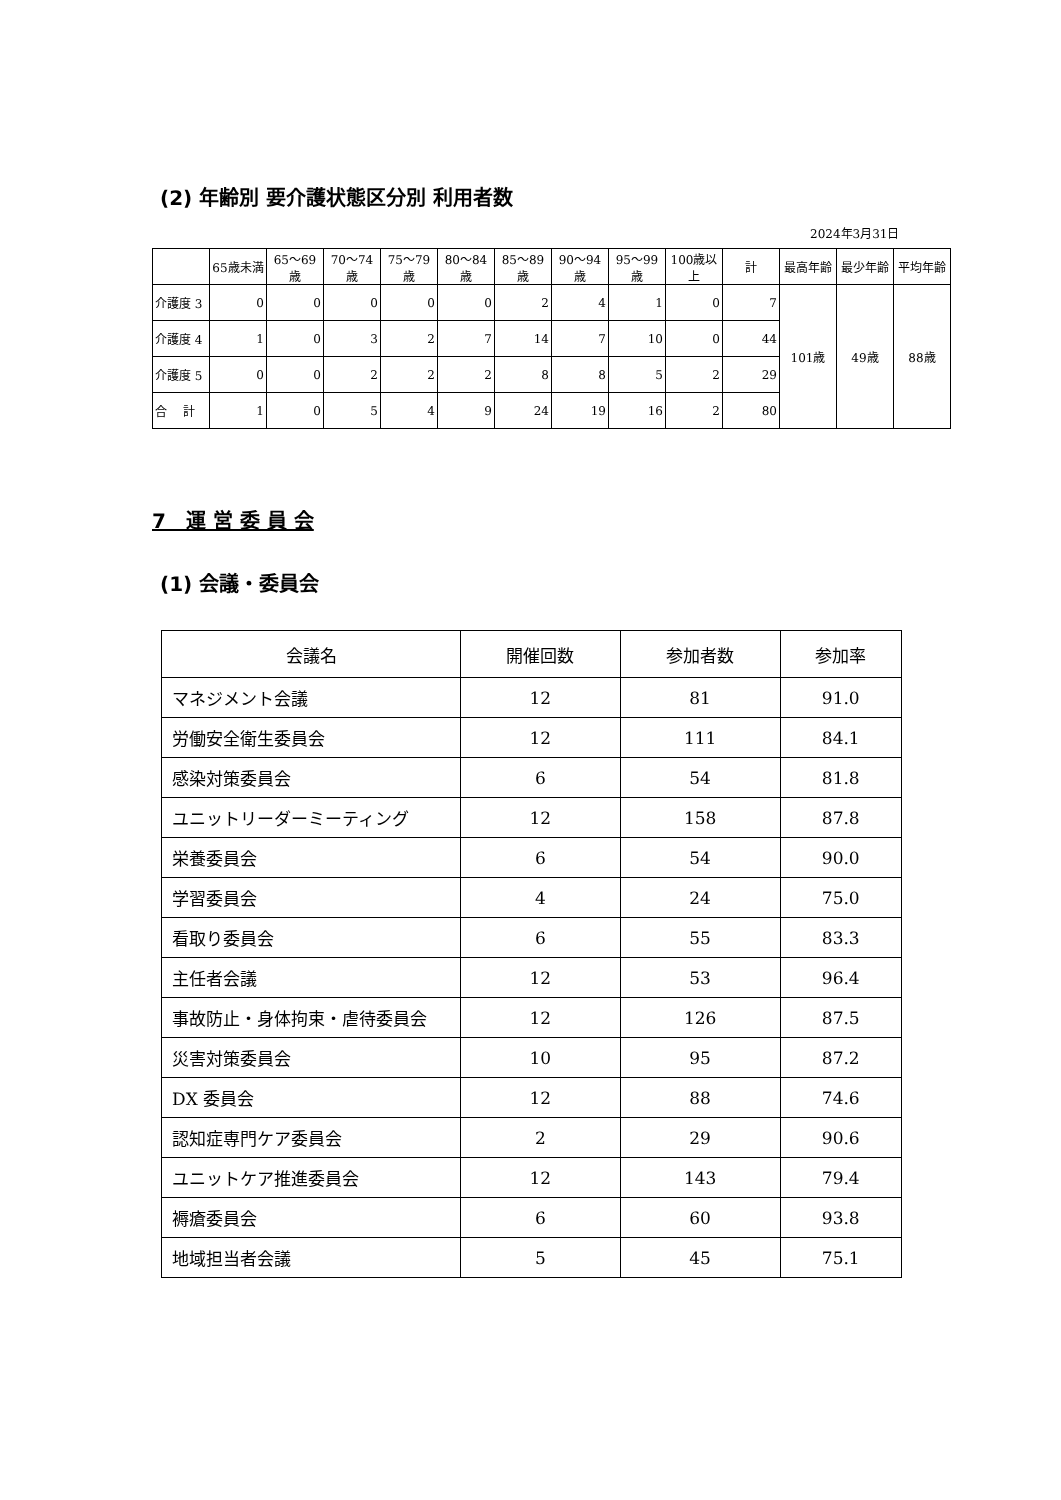(2) 年齢別 要介護状態区分別 利用者数
2024年3月31日
| | 65歳未満 | 65～69歳 | 70～74歳 | 75～79歳 | 80～84歳 | 85～89歳 | 90～94歳 | 95～99歳 | 100歳以上 | 計 | 最高年齢 | 最少年齢 | 平均年齢 |
| --- | --- | --- | --- | --- | --- | --- | --- | --- | --- | --- | --- | --- | --- |
| 介護度 3 | 0 | 0 | 0 | 0 | 0 | 2 | 4 | 1 | 0 | 7 | 101歳 | 49歳 | 88歳 |
| 介護度 4 | 1 | 0 | 3 | 2 | 7 | 14 | 7 | 10 | 0 | 44 | | | |
| 介護度 5 | 0 | 0 | 2 | 2 | 2 | 8 | 8 | 5 | 2 | 29 | | | |
| 合 計 | 1 | 0 | 5 | 4 | 9 | 24 | 19 | 16 | 2 | 80 | | | |
7　運 営 委 員 会
(1) 会議・委員会
| 会議名 | 開催回数 | 参加者数 | 参加率 |
| --- | --- | --- | --- |
| マネジメント会議 | 12 | 81 | 91.0 |
| 労働安全衛生委員会 | 12 | 111 | 84.1 |
| 感染対策委員会 | 6 | 54 | 81.8 |
| ユニットリーダーミーティング | 12 | 158 | 87.8 |
| 栄養委員会 | 6 | 54 | 90.0 |
| 学習委員会 | 4 | 24 | 75.0 |
| 看取り委員会 | 6 | 55 | 83.3 |
| 主任者会議 | 12 | 53 | 96.4 |
| 事故防止・身体拘束・虐待委員会 | 12 | 126 | 87.5 |
| 災害対策委員会 | 10 | 95 | 87.2 |
| DX 委員会 | 12 | 88 | 74.6 |
| 認知症専門ケア委員会 | 2 | 29 | 90.6 |
| ユニットケア推進委員会 | 12 | 143 | 79.4 |
| 褥瘡委員会 | 6 | 60 | 93.8 |
| 地域担当者会議 | 5 | 45 | 75.1 |